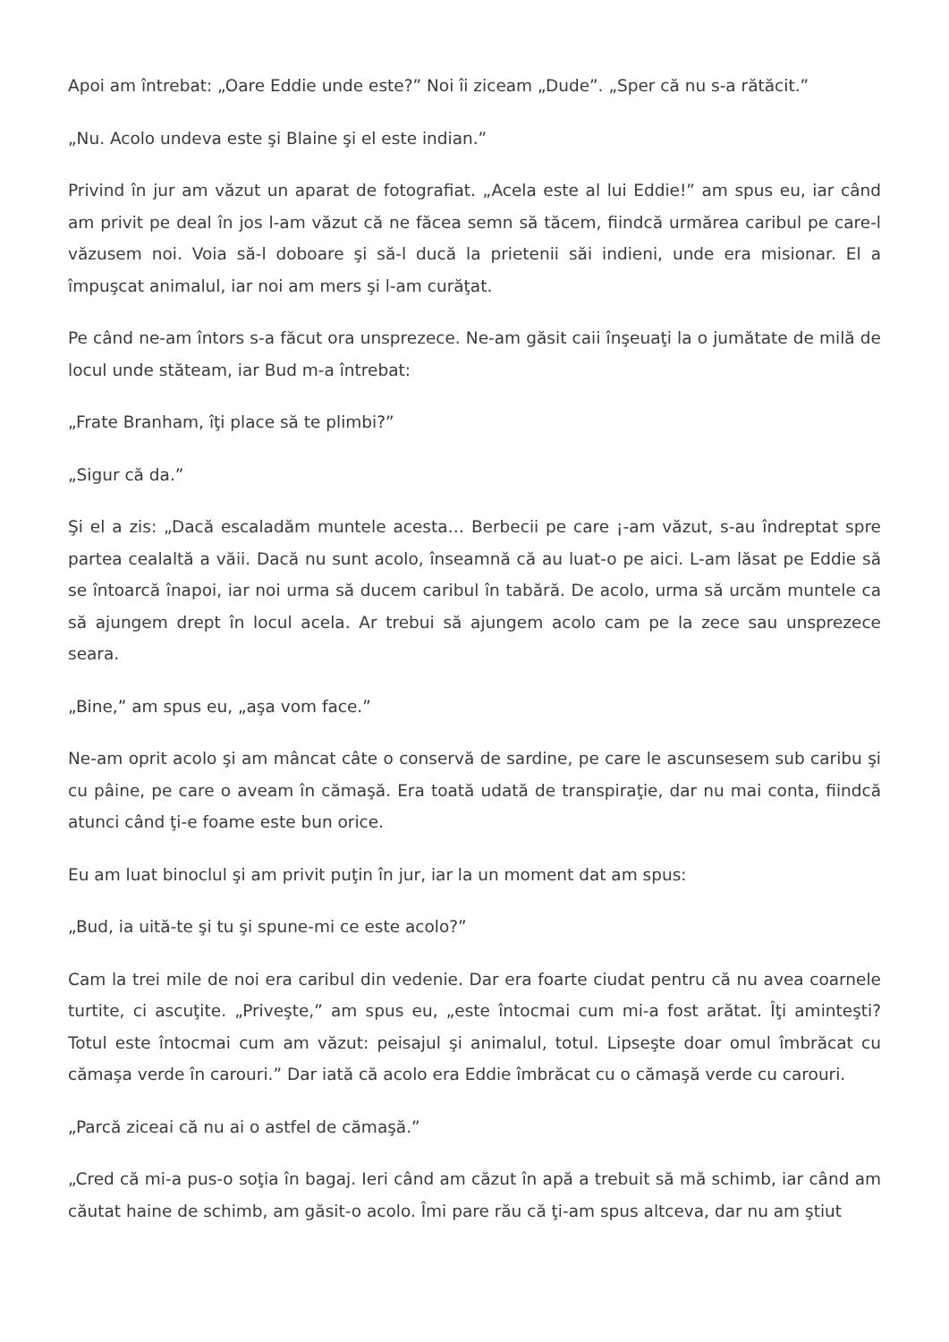Apoi am întrebat: „Oare Eddie unde este?” Noi îi ziceam „Dude”. „Sper că nu s-a rătăcit.”
„Nu. Acolo undeva este şi Blaine şi el este indian.”
Privind în jur am văzut un aparat de fotografiat. „Acela este al lui Eddie!” am spus eu, iar când am privit pe deal în jos l-am văzut că ne făcea semn să tăcem, fiindcă urmărea caribul pe care-l văzusem noi. Voia să-l doboare şi să-l ducă la prietenii săi indieni, unde era misionar. El a împuşcat animalul, iar noi am mers şi l-am curăţat.
Pe când ne-am întors s-a făcut ora unsprezece. Ne-am găsit caii înşeuaţi la o jumătate de milă de locul unde stăteam, iar Bud m-a întrebat:
„Frate Branham, îţi place să te plimbi?”
„Sigur că da.”
Şi el a zis: „Dacă escaladăm muntele acesta… Berbecii pe care ¡-am văzut, s-au îndreptat spre partea cealaltă a văii. Dacă nu sunt acolo, înseamnă că au luat-o pe aici. L-am lăsat pe Eddie să se întoarcă înapoi, iar noi urma să ducem caribul în tabără. De acolo, urma să urcăm muntele ca să ajungem drept în locul acela. Ar trebui să ajungem acolo cam pe la zece sau unsprezece seara.
„Bine,” am spus eu, „aşa vom face.”
Ne-am oprit acolo şi am mâncat câte o conservă de sardine, pe care le ascunsesem sub caribu şi cu pâine, pe care o aveam în cămaşă. Era toată udată de transpiraţie, dar nu mai conta, fiindcă atunci când ţi-e foame este bun orice.
Eu am luat binoclul şi am privit puţin în jur, iar la un moment dat am spus:
„Bud, ia uită-te şi tu şi spune-mi ce este acolo?”
Cam la trei mile de noi era caribul din vedenie. Dar era foarte ciudat pentru că nu avea coarnele turtite, ci ascuţite. „Priveşte,” am spus eu, „este întocmai cum mi-a fost arătat. Îţi aminteşti? Totul este întocmai cum am văzut: peisajul şi animalul, totul. Lipseşte doar omul îmbrăcat cu cămaşa verde în carouri.” Dar iată că acolo era Eddie îmbrăcat cu o cămaşă verde cu carouri.
„Parcă ziceai că nu ai o astfel de cămaşă.”
„Cred că mi-a pus-o soţia în bagaj. Ieri când am căzut în apă a trebuit să mă schimb, iar când am căutat haine de schimb, am găsit-o acolo. Îmi pare rău că ţi-am spus altceva, dar nu am ştiut